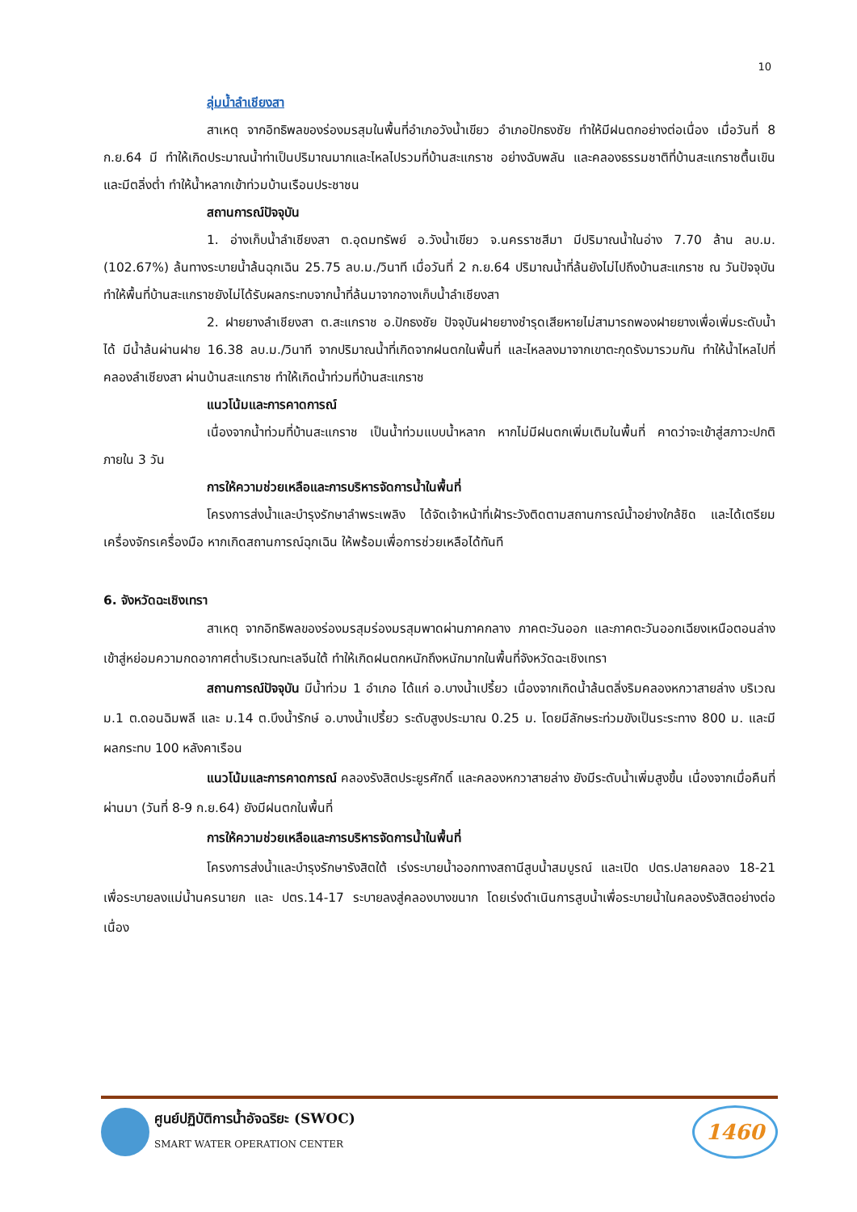10
ลุ่มน้ำลำเชียงสา
สาเหตุ จากอิทธิพลของร่องมรสุมในพื้นที่อำเภอวังน้ำเขียว อำเภอปักธงชัย ทำให้มีฝนตกอย่างต่อเนื่อง เมื่อวันที่ 8 ก.ย.64 มี ทำให้เกิดประมาณน้ำท่าเป็นปริมาณมากและไหลไปรวมที่บ้านสะแกราช อย่างฉับพลัน และคลองธรรมชาติที่บ้านสะแกราชตื้นเขิน และมีตลิ่งต่ำ ทำให้น้ำหลากเข้าท่วมบ้านเรือนประชาชน
สถานการณ์ปัจจุบัน
1. อ่างเก็บน้ำลำเชียงสา ต.อุดมทรัพย์ อ.วังน้ำเขียว จ.นครราชสีมา มีปริมาณน้ำในอ่าง 7.70 ล้าน ลบ.ม. (102.67%) ล้นทางระบายน้ำล้นฉุกเฉิน 25.75 ลบ.ม./วินาที เมื่อวันที่ 2 ก.ย.64 ปริมาณน้ำที่ล้นยังไม่ไปถึงบ้านสะแกราช ณ วันปัจจุบัน ทำให้พื้นที่บ้านสะแกราชยังไม่ได้รับผลกระทบจากน้ำที่ล้นมาจากอางเก็บน้ำลำเชียงสา
2. ฝายยางลำเชียงสา ต.สะแกราช อ.ปักธงชัย ปัจจุบันฝายยางชำรุดเสียหายไม่สามารถพองฝายยางเพื่อเพิ่มระดับน้ำได้ มีน้ำล้นผ่านฝาย 16.38 ลบ.ม./วินาที จากปริมาณน้ำที่เกิดจากฝนตกในพื้นที่ และไหลลงมาจากเขาตะกุดรังมารวมกัน ทำให้น้ำไหลไปที่คลองลำเชียงสา ผ่านบ้านสะแกราช ทำให้เกิดน้ำท่วมที่บ้านสะแกราช
แนวโน้มและการคาดการณ์
เนื่องจากน้ำท่วมที่บ้านสะแกราช เป็นน้ำท่วมแบบน้ำหลาก หากไม่มีฝนตกเพิ่มเติมในพื้นที่ คาดว่าจะเข้าสู่สภาวะปกติภายใน 3 วัน
การให้ความช่วยเหลือและการบริหารจัดการน้ำในพื้นที่
โครงการส่งน้ำและบำรุงรักษาลำพระเพลิง ได้จัดเจ้าหน้าที่เฝ้าระวังติดตามสถานการณ์น้ำอย่างใกล้ชิด และได้เตรียมเครื่องจักรเครื่องมือ หากเกิดสถานการณ์ฉุกเฉิน ให้พร้อมเพื่อการช่วยเหลือได้ทันที
6. จังหวัดฉะเชิงเทรา
สาเหตุ จากอิทธิพลของร่องมรสุมร่องมรสุมพาดผ่านภาคกลาง ภาคตะวันออก และภาคตะวันออกเฉียงเหนือตอนล่าง เข้าสู่หย่อมความกดอากาศต่ำบริเวณทะเลจีนใต้ ทำให้เกิดฝนตกหนักถึงหนักมากในพื้นที่จังหวัดฉะเชิงเทรา
สถานการณ์ปัจจุบัน มีน้ำท่วม 1 อำเภอ ได้แก่ อ.บางน้ำเปรี้ยว เนื่องจากเกิดน้ำล้นตลิ่งริมคลองหกวาสายล่าง บริเวณ ม.1 ต.ดอนฉิมพลี และ ม.14 ต.บึงน้ำรักษ์ อ.บางน้ำเปรี้ยว ระดับสูงประมาณ 0.25 ม. โดยมีลักษระท่วมขังเป็นระระทาง 800 ม. และมีผลกระทบ 100 หลังคาเรือน
แนวโน้มและการคาดการณ์ คลองรังสิตประยูรศักดิ์ และคลองหกวาสายล่าง ยังมีระดับน้ำเพิ่มสูงขึ้น เนื่องจากเมื่อคืนที่ผ่านมา (วันที่ 8-9 ก.ย.64) ยังมีฝนตกในพื้นที่
การให้ความช่วยเหลือและการบริหารจัดการน้ำในพื้นที่
โครงการส่งน้ำและบำรุงรักษารังสิตใต้ เร่งระบายน้ำออกทางสถานีสูบน้ำสมบูรณ์ และเปิด ปตร.ปลายคลอง 18-21 เพื่อระบายลงแม่น้ำนครนายก และ ปตร.14-17 ระบายลงสู่คลองบางขนาก โดยเร่งดำเนินการสูบน้ำเพื่อระบายน้ำในคลองรังสิตอย่างต่อเนื่อง
ศูนย์ปฏิบัติการน้ำอัจฉริยะ (SWOC)
SMART WATER OPERATION CENTER
1460